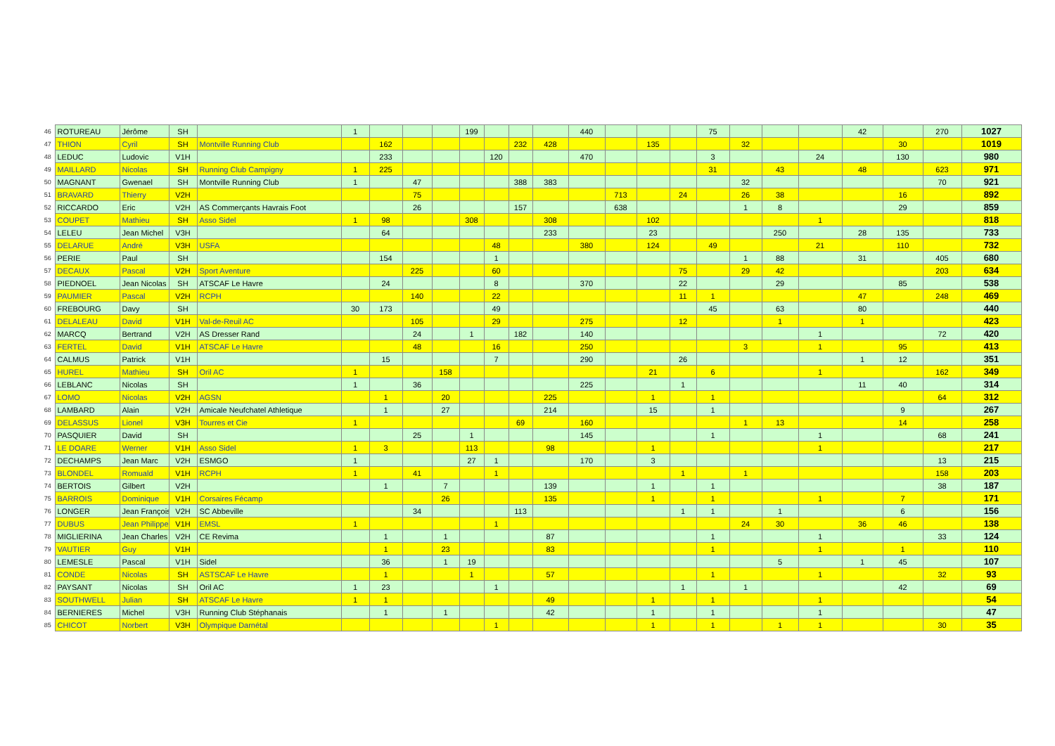| 46 | ROTUREAU | Jérôme | SH | | 1 | | | | 199 | | | | 440 | | | | 75 | | | | 42 | | 270 | 1027 |
| 47 | THION | Cyril | SH | Montville Running Club | | 162 | | | | | 232 | 428 | | | 135 | | | 32 | | | | 30 | | 1019 |
| 48 | LEDUC | Ludovic | V1H | | | 233 | | | | 120 | | | 470 | | | | 3 | | | 24 | | 130 | | 980 |
| 49 | MAILLARD | Nicolas | SH | Running Club Campigny | 1 | 225 | | | | | | | | | | | 31 | | 43 | | 48 | | 623 | 971 |
| 50 | MAGNANT | Gwenael | SH | Montville Running Club | 1 | | 47 | | | | 388 | 383 | | | | | | 32 | | | | | 70 | 921 |
| 51 | BRAVARD | Thierry | V2H | | | | 75 | | | | | | | 713 | | 24 | | 26 | 38 | | | 16 | | 892 |
| 52 | RICCARDO | Eric | V2H | AS Commerçants Havrais Foot | | | 26 | | | | 157 | | | 638 | | | | 1 | 8 | | | 29 | | 859 |
| 53 | COUPET | Mathieu | SH | Asso Sidel | 1 | 98 | | | 308 | | | 308 | | | 102 | | | | | 1 | | | | 818 |
| 54 | LELEU | Jean Michel | V3H | | | 64 | | | | | | 233 | | | 23 | | | | 250 | | 28 | 135 | | 733 |
| 55 | DELARUE | André | V3H | USFA | | | | | | 48 | | | 380 | | 124 | | 49 | | | 21 | | 110 | | 732 |
| 56 | PERIE | Paul | SH | | | 154 | | | | 1 | | | | | | | | 1 | 88 | | 31 | | 405 | 680 |
| 57 | DECAUX | Pascal | V2H | Sport Aventure | | | 225 | | | 60 | | | | | | 75 | | 29 | 42 | | | | 203 | 634 |
| 58 | PIEDNOEL | Jean Nicolas | SH | ATSCAF Le Havre | | 24 | | | | 8 | | | 370 | | | 22 | | | 29 | | | 85 | | 538 |
| 59 | PAUMIER | Pascal | V2H | RCPH | | | 140 | | | 22 | | | | | | 11 | 1 | | | | 47 | | 248 | 469 |
| 60 | FREBOURG | Davy | SH | | 30 | 173 | | | | 49 | | | | | | | 45 | | 63 | | 80 | | | 440 |
| 61 | DELALEAU | David | V1H | Val-de-Reuil AC | | | 105 | | | 29 | | | 275 | | | 12 | | | 1 | | 1 | | | 423 |
| 62 | MARCQ | Bertrand | V2H | AS Dresser Rand | | | 24 | | 1 | | 182 | | 140 | | | | | | | 1 | | | 72 | 420 |
| 63 | FERTEL | David | V1H | ATSCAF Le Havre | | | 48 | | | 16 | | | 250 | | | | | 3 | | 1 | | 95 | | 413 |
| 64 | CALMUS | Patrick | V1H | | | 15 | | | | 7 | | | 290 | | | 26 | | | | | 1 | 12 | | 351 |
| 65 | HUREL | Mathieu | SH | Oril AC | 1 | | | 158 | | | | | | | 21 | | 6 | | | 1 | | | 162 | 349 |
| 66 | LEBLANC | Nicolas | SH | | 1 | | 36 | | | | | | 225 | | | 1 | | | | | 11 | 40 | | 314 |
| 67 | LOMO | Nicolas | V2H | AGSN | | 1 | | 20 | | | | 225 | | | 1 | | 1 | | | | | | 64 | 312 |
| 68 | LAMBARD | Alain | V2H | Amicale Neufchatel Athletique | | 1 | | 27 | | | | 214 | | | 15 | | 1 | | | | | 9 | | 267 |
| 69 | DELASSUS | Lionel | V3H | Tourres et Cie | 1 | | | | | | 69 | | 160 | | | | | 1 | 13 | | | 14 | | 258 |
| 70 | PASQUIER | David | SH | | | | 25 | | 1 | | | | 145 | | | | 1 | | | 1 | | | 68 | 241 |
| 71 | LE DOARE | Werner | V1H | Asso Sidel | 1 | 3 | | | 113 | | | 98 | | | 1 | | | | | 1 | | | | 217 |
| 72 | DECHAMPS | Jean Marc | V2H | ESMGO | 1 | | | | 27 | 1 | | | 170 | | 3 | | | | | | | | 13 | 215 |
| 73 | BLONDEL | Romuald | V1H | RCPH | 1 | | 41 | | | 1 | | | | | | 1 | | 1 | | | | | 158 | 203 |
| 74 | BERTOIS | Gilbert | V2H | | | 1 | | 7 | | | | 139 | | | 1 | | 1 | | | | | | 38 | 187 |
| 75 | BARROIS | Dominique | V1H | Corsaires Fécamp | | | | 26 | | | | 135 | | | 1 | | 1 | | | 1 | | 7 | | 171 |
| 76 | LONGER | Jean François | V2H | SC Abbeville | | | 34 | | | | 113 | | | | | 1 | 1 | | 1 | | | 6 | | 156 |
| 77 | DUBUS | Jean Philippe | V1H | EMSL | 1 | | | | | 1 | | | | | | | | 24 | 30 | | 36 | 46 | | 138 |
| 78 | MIGLIERINA | Jean Charles | V2H | CE Revima | | 1 | | 1 | | | | 87 | | | | | 1 | | | 1 | | | 33 | 124 |
| 79 | VAUTIER | Guy | V1H | | | 1 | | 23 | | | | 83 | | | | | 1 | | | 1 | | 1 | | 110 |
| 80 | LEMESLE | Pascal | V1H | Sidel | | 36 | | 1 | 19 | | | | | | | | | | 5 | | 1 | 45 | | 107 |
| 81 | CONDE | Nicolas | SH | ASTSCAF Le Havre | | 1 | | | 1 | | | 57 | | | | | 1 | | | 1 | | | 32 | 93 |
| 82 | PAYSANT | Nicolas | SH | Oril AC | 1 | 23 | | | | 1 | | | | | | 1 | | 1 | | | | 42 | | 69 |
| 83 | SOUTHWELL | Julian | SH | ATSCAF Le Havre | 1 | 1 | | | | | | 49 | | | 1 | | 1 | | | 1 | | | | 54 |
| 84 | BERNIERES | Michel | V3H | Running Club Stéphanais | | 1 | | 1 | | | | 42 | | | 1 | | 1 | | | 1 | | | | 47 |
| 85 | CHICOT | Norbert | V3H | Olympique Darnétal | | | | | | 1 | | | | | 1 | | 1 | | 1 | 1 | | | 30 | 35 |